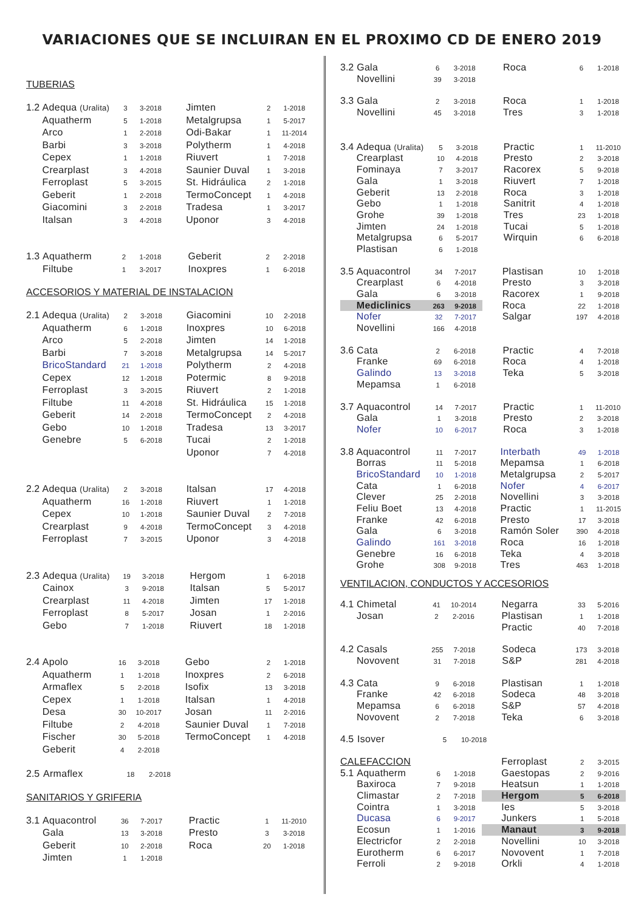VARIACIONES QUE SE INCLUIRAN EN EL PROXIMO CD DE ENERO 2019
TUBERIAS
| 1.2 | Adequa (Uralita) | 3 | 3-2018 | | Jimten | 2 | 1-2018 |
| | Aquatherm | 5 | 1-2018 | | Metalgrupsa | 1 | 5-2017 |
| | Arco | 1 | 2-2018 | | Odi-Bakar | 1 | 11-2014 |
| | Barbi | 3 | 3-2018 | | Polytherm | 1 | 4-2018 |
| | Cepex | 1 | 1-2018 | | Riuvert | 1 | 7-2018 |
| | Crearplast | 3 | 4-2018 | | Saunier Duval | 1 | 3-2018 |
| | Ferroplast | 5 | 3-2015 | | St. Hidráulica | 2 | 1-2018 |
| | Geberit | 1 | 2-2018 | | TermoConcept | 1 | 4-2018 |
| | Giacomini | 3 | 2-2018 | | Tradesa | 1 | 3-2017 |
| | Italsan | 3 | 4-2018 | | Uponor | 3 | 4-2018 |
| 1.3 | Aquatherm | 2 | 1-2018 | | Geberit | 2 | 2-2018 |
| | Filtube | 1 | 3-2017 | | Inoxpres | 1 | 6-2018 |
ACCESORIOS Y MATERIAL DE INSTALACION
| 2.1 | Adequa (Uralita) | 2 | 3-2018 | | Giacomini | 10 | 2-2018 |
| | Aquatherm | 6 | 1-2018 | | Inoxpres | 10 | 6-2018 |
| | Arco | 5 | 2-2018 | | Jimten | 14 | 1-2018 |
| | Barbi | 7 | 3-2018 | | Metalgrupsa | 14 | 5-2017 |
| | BricoStandard | 21 | 1-2018 | | Polytherm | 2 | 4-2018 |
| | Cepex | 12 | 1-2018 | | Potermic | 8 | 9-2018 |
| | Ferroplast | 3 | 3-2015 | | Riuvert | 2 | 1-2018 |
| | Filtube | 11 | 4-2018 | | St. Hidráulica | 15 | 1-2018 |
| | Geberit | 14 | 2-2018 | | TermoConcept | 2 | 4-2018 |
| | Gebo | 10 | 1-2018 | | Tradesa | 13 | 3-2017 |
| | Genebre | 5 | 6-2018 | | Tucai | 2 | 1-2018 |
| | | | | | Uponor | 7 | 4-2018 |
| 2.2 | Adequa (Uralita) | 2 | 3-2018 | | Italsan | 17 | 4-2018 |
| | Aquatherm | 16 | 1-2018 | | Riuvert | 1 | 1-2018 |
| | Cepex | 10 | 1-2018 | | Saunier Duval | 2 | 7-2018 |
| | Crearplast | 9 | 4-2018 | | TermoConcept | 3 | 4-2018 |
| | Ferroplast | 7 | 3-2015 | | Uponor | 3 | 4-2018 |
| 2.3 | Adequa (Uralita) | 19 | 3-2018 | | Hergom | 1 | 6-2018 |
| | Cainox | 3 | 9-2018 | | Italsan | 5 | 5-2017 |
| | Crearplast | 11 | 4-2018 | | Jimten | 17 | 1-2018 |
| | Ferroplast | 8 | 5-2017 | | Josan | 1 | 2-2016 |
| | Gebo | 7 | 1-2018 | | Riuvert | 18 | 1-2018 |
| 2.4 | Apolo | 16 | 3-2018 | | Gebo | 2 | 1-2018 |
| | Aquatherm | 1 | 1-2018 | | Inoxpres | 2 | 6-2018 |
| | Armaflex | 5 | 2-2018 | | Isofix | 13 | 3-2018 |
| | Cepex | 1 | 1-2018 | | Italsan | 1 | 4-2018 |
| | Desa | 30 | 10-2017 | | Josan | 11 | 2-2016 |
| | Filtube | 2 | 4-2018 | | Saunier Duval | 1 | 7-2018 |
| | Fischer | 30 | 5-2018 | | TermoConcept | 1 | 4-2018 |
| | Geberit | 4 | 2-2018 | | | | |
| 2.5 | Armaflex | 18 | 2-2018 |
SANITARIOS Y GRIFERIA
| 3.1 | Aquacontrol | 36 | 7-2017 | | Practic | 1 | 11-2010 |
| | Gala | 13 | 3-2018 | | Presto | 3 | 3-2018 |
| | Geberit | 10 | 2-2018 | | Roca | 20 | 1-2018 |
| | Jimten | 1 | 1-2018 | | | | |
| 3.2 | Gala | 6 | 3-2018 | | Roca | 6 | 1-2018 |
| | Novellini | 39 | 3-2018 | | | | |
| 3.3 | Gala | 2 | 3-2018 | | Roca | 1 | 1-2018 |
| | Novellini | 45 | 3-2018 | | Tres | 3 | 1-2018 |
| 3.4 | Adequa (Uralita) | 5 | 3-2018 | | Practic | 1 | 11-2010 |
| | Crearplast | 10 | 4-2018 | | Presto | 2 | 3-2018 |
| | Fominaya | 7 | 3-2017 | | Racorex | 5 | 9-2018 |
| | Gala | 1 | 3-2018 | | Riuvert | 7 | 1-2018 |
| | Geberit | 13 | 2-2018 | | Roca | 3 | 1-2018 |
| | Gebo | 1 | 1-2018 | | Sanitrit | 4 | 1-2018 |
| | Grohe | 39 | 1-2018 | | Tres | 23 | 1-2018 |
| | Jimten | 24 | 1-2018 | | Tucai | 5 | 1-2018 |
| | Metalgrupsa | 6 | 5-2017 | | Wirquin | 6 | 6-2018 |
| | Plastisan | 6 | 1-2018 | | | | |
| 3.5 | Aquacontrol | 34 | 7-2017 | | Plastisan | 10 | 1-2018 |
| | Crearplast | 6 | 4-2018 | | Presto | 3 | 3-2018 |
| | Gala | 6 | 3-2018 | | Racorex | 1 | 9-2018 |
| | Mediclinics | 263 | 9-2018 | | Roca | 22 | 1-2018 |
| | Nofer | 32 | 7-2017 | | Salgar | 197 | 4-2018 |
| | Novellini | 166 | 4-2018 | | | | |
| 3.6 | Cata | 2 | 6-2018 | | Practic | 4 | 7-2018 |
| | Franke | 69 | 6-2018 | | Roca | 4 | 1-2018 |
| | Galindo | 13 | 3-2018 | | Teka | 5 | 3-2018 |
| | Mepamsa | 1 | 6-2018 | | | | |
| 3.7 | Aquacontrol | 14 | 7-2017 | | Practic | 1 | 11-2010 |
| | Gala | 1 | 3-2018 | | Presto | 2 | 3-2018 |
| | Nofer | 10 | 6-2017 | | Roca | 3 | 1-2018 |
| 3.8 | Aquacontrol | 11 | 7-2017 | | Interbath | 49 | 1-2018 |
| | Borras | 11 | 5-2018 | | Mepamsa | 1 | 6-2018 |
| | BricoStandard | 10 | 1-2018 | | Metalgrupsa | 2 | 5-2017 |
| | Cata | 1 | 6-2018 | | Nofer | 4 | 6-2017 |
| | Clever | 25 | 2-2018 | | Novellini | 3 | 3-2018 |
| | Feliu Boet | 13 | 4-2018 | | Practic | 1 | 11-2015 |
| | Franke | 42 | 6-2018 | | Presto | 17 | 3-2018 |
| | Gala | 6 | 3-2018 | | Ramón Soler | 390 | 4-2018 |
| | Galindo | 161 | 3-2018 | | Roca | 16 | 1-2018 |
| | Genebre | 16 | 6-2018 | | Teka | 4 | 3-2018 |
| | Grohe | 308 | 9-2018 | | Tres | 463 | 1-2018 |
VENTILACION, CONDUCTOS Y ACCESORIOS
| 4.1 | Chimetal | 41 | 10-2014 | | Negarra | 33 | 5-2016 |
| | Josan | 2 | 2-2016 | | Plastisan | 1 | 1-2018 |
| | | | | | Practic | 40 | 7-2018 |
| 4.2 | Casals | 255 | 7-2018 | | Sodeca | 173 | 3-2018 |
| | Novovent | 31 | 7-2018 | | S&P | 281 | 4-2018 |
| 4.3 | Cata | 9 | 6-2018 | | Plastisan | 1 | 1-2018 |
| | Franke | 42 | 6-2018 | | Sodeca | 48 | 3-2018 |
| | Mepamsa | 6 | 6-2018 | | S&P | 57 | 4-2018 |
| | Novovent | 2 | 7-2018 | | Teka | 6 | 3-2018 |
| 4.5 | Isover | 5 | 10-2018 |
| CALEFACCION | | | | | Ferroplast | 2 | 3-2015 |
| 5.1 | Aquatherm | 6 | 1-2018 | | Gaestopas | 2 | 9-2016 |
| | Baxiroca | 7 | 9-2018 | | Heatsun | 1 | 1-2018 |
| | Climastar | 2 | 7-2018 | | Hergom | 5 | 6-2018 |
| | Cointra | 1 | 3-2018 | | Ies | 5 | 3-2018 |
| | Ducasa | 6 | 9-2017 | | Junkers | 1 | 5-2018 |
| | Ecosun | 1 | 1-2016 | | Manaut | 3 | 9-2018 |
| | Electricfor | 2 | 2-2018 | | Novellini | 10 | 3-2018 |
| | Eurotherm | 6 | 6-2017 | | Novovent | 1 | 7-2018 |
| | Ferroli | 2 | 9-2018 | | Orkli | 4 | 1-2018 |